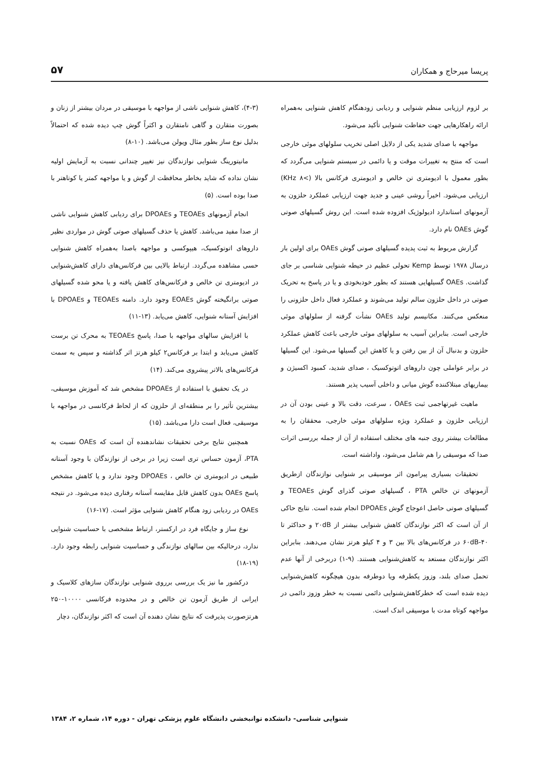پریسا میرحاج و همکاران ۵۷
بر لزوم ارزیابی منظم شنوایی و ردیابی زودهنگام کاهش شنوایی به‌همراه ارائه راهکارهایی جهت حفاظت شنوایی تأکید می‌شود.
مواجهه با صدای شدید یکی از دلایل اصلی تخریب سلولهای موئی خارجی است که منتج به تغییرات موقت و یا دائمی در سیستم شنوایی می‌گردد که بطور معمول با ادیومتری تن خالص و ادیومتری فرکانس بالا (>۸ KHz) ارزیابی می‌شود. اخیراً روشی عینی و جدید جهت ارزیابی عملکرد حلزون به آزمونهای استاندارد ادیولوژیک افزوده شده است. این روش گسیلهای صوتی گوش OAEs نام دارد.
گزارش مربوط به ثبت پدیده گسیلهای صوتی گوش OAEs برای اولین بار درسال ۱۹۷۸ توسط Kemp تحولی عظیم در حیطه شنوایی شناسی بر جای گذاشت. OAEs گسیلهایی هستند که بطور خودبخودی و یا در پاسخ به تحریک صوتی در داخل حلزون سالم تولید می‌شوند و عملکرد فعال داخل حلزونی را منعکس می‌کنند. مکانیسم تولید OAEs نشأت گرفته از سلولهای موئی خارجی است. بنابراین آسیب به سلولهای موئی خارجی باعث کاهش عملکرد حلزون و بدنبال آن از بین رفتن و یا کاهش این گسیلها می‌شود. این گسیلها در برابر عواملی چون داروهای اتوتوکسیک ، صدای شدید، کمبود اکسیژن و بیماریهای مبتلاکننده گوش میانی و داخلی آسیب پذیر هستند.
ماهیت غیرتهاجمی ثبت OAEs ، سرعت، دقت بالا و عینی بودن آن در ارزیابی حلزون و عملکرد ویژه سلولهای موئی خارجی، محققان را به مطالعات بیشتر روی جنبه های مختلف استفاده از آن از جمله بررسی اثرات صدا که موسیقی را هم شامل می‌شود، واداشته است.
تحقیقات بسیاری پیرامون اثر موسیقی بر شنوایی نوازندگان ازطریق آزمونهای تن خالص PTA ، گسیلهای صوتی گذرای گوش TEOAEs و گسیلهای صوتی حاصل اعوجاج گوش DPOAEs انجام شده است. نتایج حاکی از آن است که اکثر نوازندگان کاهش شنوایی بیشتر از ۲۰dB و حداکثر تا ۶۰dB-۴۰ در فرکانس‌های بالا بین ۳ و ۴ کیلو هرتز نشان می‌دهند. بنابراین اکثر نوازندگان مستعد به کاهش‌شنوایی هستند. (۹-۱) دربرخی از آنها عدم تحمل صدای بلند، وزوز یکطرفه ویا دوطرفه بدون هیچگونه کاهش‌شنوایی دیده شده است که خطرکاهش‌شنوایی دائمی نسبت به خطر وزوز دائمی در مواجهه کوتاه مدت با موسیقی اندک است.
(۴-۳)، کاهش شنوایی ناشی از مواجهه با موسیقی در مردان بیشتر از زنان و بصورت متقارن و گاهی نامتقارن و اکثراً گوش چپ دیده شده که احتمالاً بدلیل نوع ساز بطور مثال ویولن می‌باشد. (۱۰-۸)
مانیتورینگ شنوایی نوازندگان نیز تغییر چندانی نسبت به آزمایش اولیه نشان نداده که شاید بخاطر محافظت از گوش و یا مواجهه کمتر یا کوتاهتر با صدا بوده است. (۵)
انجام آزمونهای TEOAEs و DPOAEs برای ردیابی کاهش شنوایی ناشی از صدا مفید می‌باشد. کاهش یا حذف گسیلهای صوتی گوش در مواردی نظیر داروهای اتوتوکسیک، هیپوکسی و مواجهه باصدا به‌همراه کاهش شنوایی حسی مشاهده می‌گردد. ارتباط بالایی بین فرکانس‌های دارای کاهش‌شنوایی در ادیومتری تن خالص و فرکانس‌های کاهش یافته و یا محو شده گسیلهای صوتی برانگیخته گوش EOAEs وجود دارد. دامنه TEOAEs و DPOAEs با افزایش آستانه شنوایی، کاهش می‌یابد. (۱۳-۱۱)
با افزایش سالهای مواجهه با صدا، پاسخ TEOAEs به محرک تن برست کاهش می‌یابد و ابتدا بر فرکانس۲ کیلو هرتز اثر گذاشته و سپس به سمت فرکانس‌های بالاتر پیشروی می‌کند. (۱۴)
در یک تحقیق با استفاده از DPOAEs مشخص شد که آموزش موسیقی، بیشترین تأثیر را بر منطقه‌ای از حلزون که از لحاظ فرکانسی در مواجهه با موسیقی، فعال است دارا می‌باشد. (۱۵)
همچنین نتایج برخی تحقیقات نشاندهنده آن است که OAEs نسبت به PTA، آزمون حساس تری است زیرا در برخی از نوازندگان با وجود آستانه طبیعی در ادیومتری تن خالص ، DPOAEs وجود ندارد و یا کاهش مشخص پاسخ OAEs بدون کاهش قابل مقایسه آستانه رفتاری دیده می‌شود. در نتیجه OAEs در ردیابی زود هنگام کاهش شنوایی مؤثر است. (۱۷-۱۶)
نوع ساز و جایگاه فرد در ارکستر، ارتباط مشخصی با حساسیت شنوایی ندارد، درحالیکه بین سالهای نوازندگی و حساسیت شنوایی رابطه وجود دارد. (۱۹-۱۸)
درکشور ما نیز یک بررسی برروی شنوایی نوازندگان سازهای کلاسیک و ایرانی از طریق آزمون تن خالص و در محدوده فرکانسی ۱۰۰۰۰-۲۵۰ هرتزصورت پذیرفت که نتایج نشان دهنده آن است که اکثر نوازندگان، دچار
شنوایی شناسی- دانشکده توانبخشی دانشگاه علوم پزشکی تهران - دوره ۱۴، شماره ۲، ۱۳۸۴